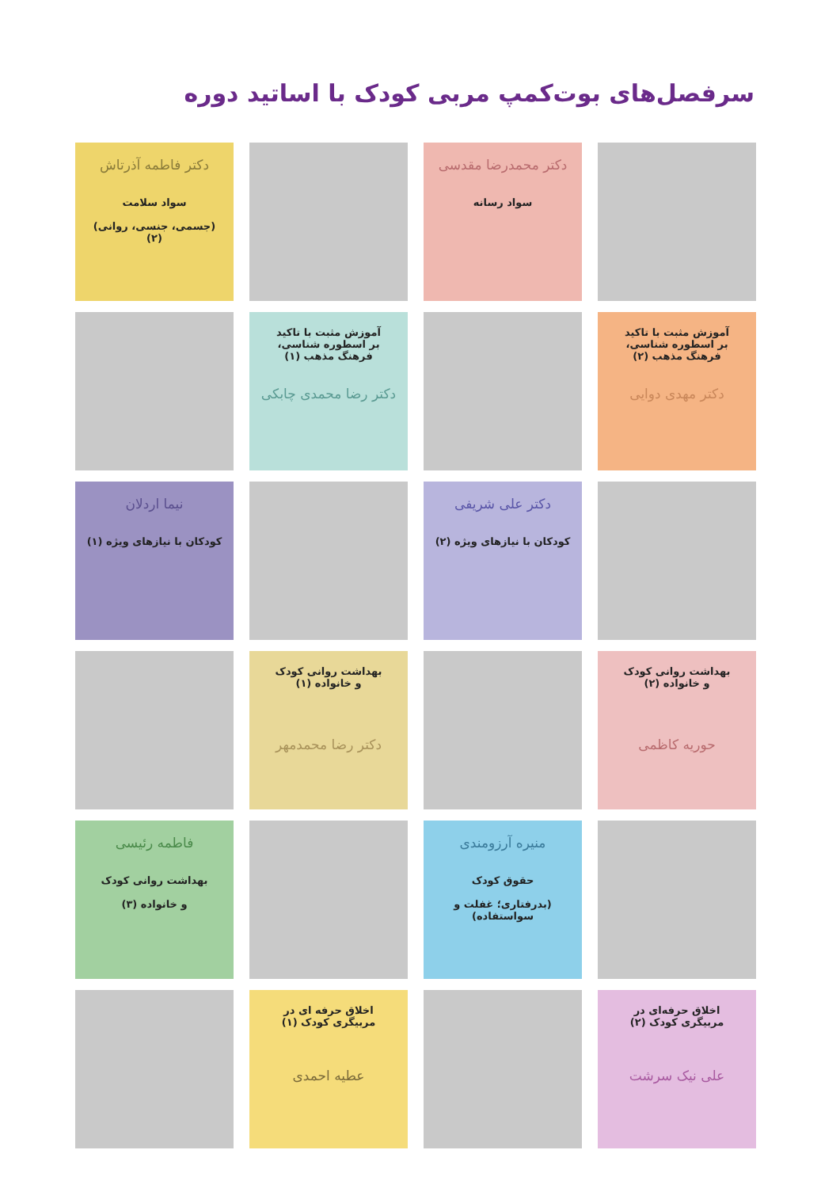سرفصل‌های بوت‌کمپ مربی کودک با اساتید دوره
دکتر محمدرضا مقدسی
سواد رسانه
دکتر فاطمه آذرتاش
سواد سلامت
(جسمی، جنسی، روانی) (۲)
آموزش مثبت با تاکید
بر اسطوره شناسی،
فرهنگ مذهب (۲)
دکتر مهدی دوایی
آموزش مثبت با تاکید
بر اسطوره شناسی،
فرهنگ مذهب (۱)
دکتر رضا محمدی چابکی
دکتر علی شریفی
کودکان با نیازهای ویژه (۲)
نیما اردلان
کودکان با نیازهای ویژه (۱)
بهداشت روانی کودک
و خانواده (۲)
حوریه کاظمی
بهداشت روانی کودک
و خانواده (۱)
دکتر رضا محمدمهر
منیره آرزومندی
حقوق کودک
(بدرفتاری؛ غفلت و سواستفاده)
فاطمه رئیسی
بهداشت روانی کودک
و خانواده (۳)
اخلاق حرفه‌ای در
مربیگری کودک (۲)
علی نیک سرشت
اخلاق حرفه ای در
مربیگری کودک (۱)
عطیه احمدی